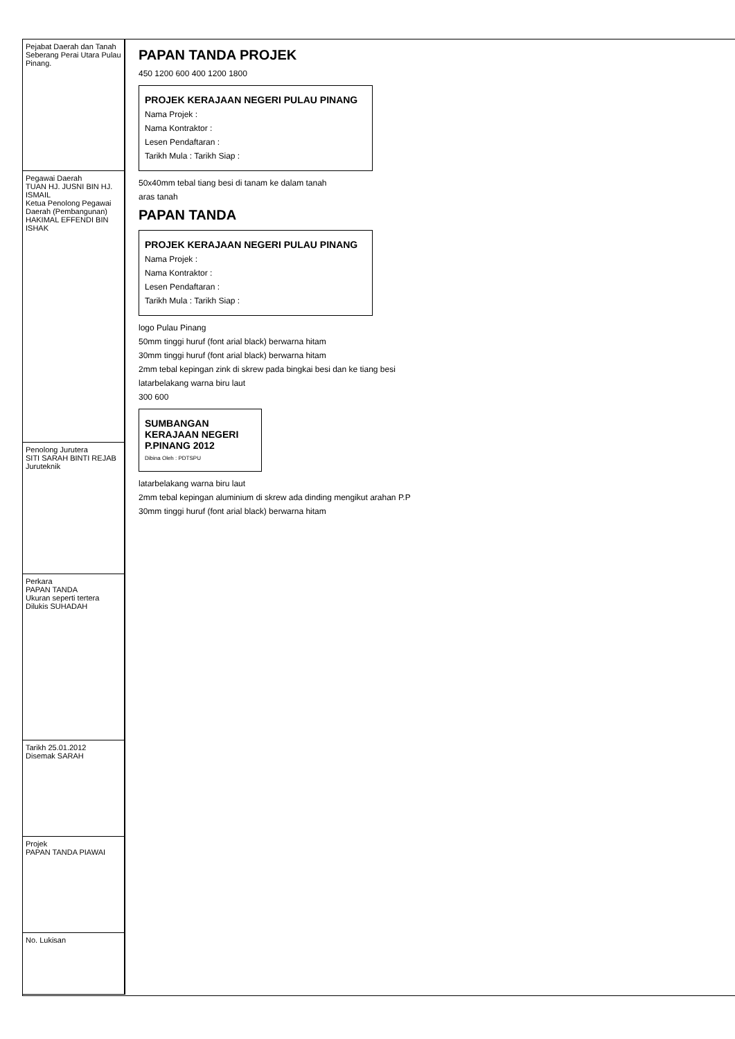| Pejabat Daerah dan Tanah Seberang Perai Utara Pulau Pinang. |
| Pegawai Daerah TUAN HJ. JUSNI BIN HJ. ISMAIL Ketua Penolong Pegawai Daerah (Pembangunan) HAKIMAL EFFENDI BIN ISHAK |
| Penolong Jurutera SITI SARAH BINTI REJAB Juruteknik |
| Perkara PAPAN TANDA Ukuran seperti tertera Dilukis SUHADAH |
| Tarikh 25.01.2012 Disemak SARAH |
| Projek PAPAN TANDA PIAWAI |
| No. Lukisan |
PAPAN TANDA PROJEK
450 1200 600 400 1200 1800
PROJEK KERAJAAN NEGERI PULAU PINANG
Nama Projek :
Nama Kontraktor :
Lesen Pendaftaran :
Tarikh Mula : Tarikh Siap :
50x40mm tebal tiang besi di tanam ke dalam tanah
aras tanah
PAPAN TANDA
PROJEK KERAJAAN NEGERI PULAU PINANG
Nama Projek :
Nama Kontraktor :
Lesen Pendaftaran :
Tarikh Mula : Tarikh Siap :
logo Pulau Pinang
50mm tinggi huruf (font arial black) berwarna hitam
30mm tinggi huruf (font arial black) berwarna hitam
2mm tebal kepingan zink di skrew pada bingkai besi dan ke tiang besi
latarbelakang warna biru laut
300 600
SUMBANGAN KERAJAAN NEGERI P.PINANG 2012
Dibina Oleh : PDTSPU
latarbelakang warna biru laut
2mm tebal kepingan aluminium di skrew ada dinding mengikut arahan P.P
30mm tinggi huruf (font arial black) berwarna hitam